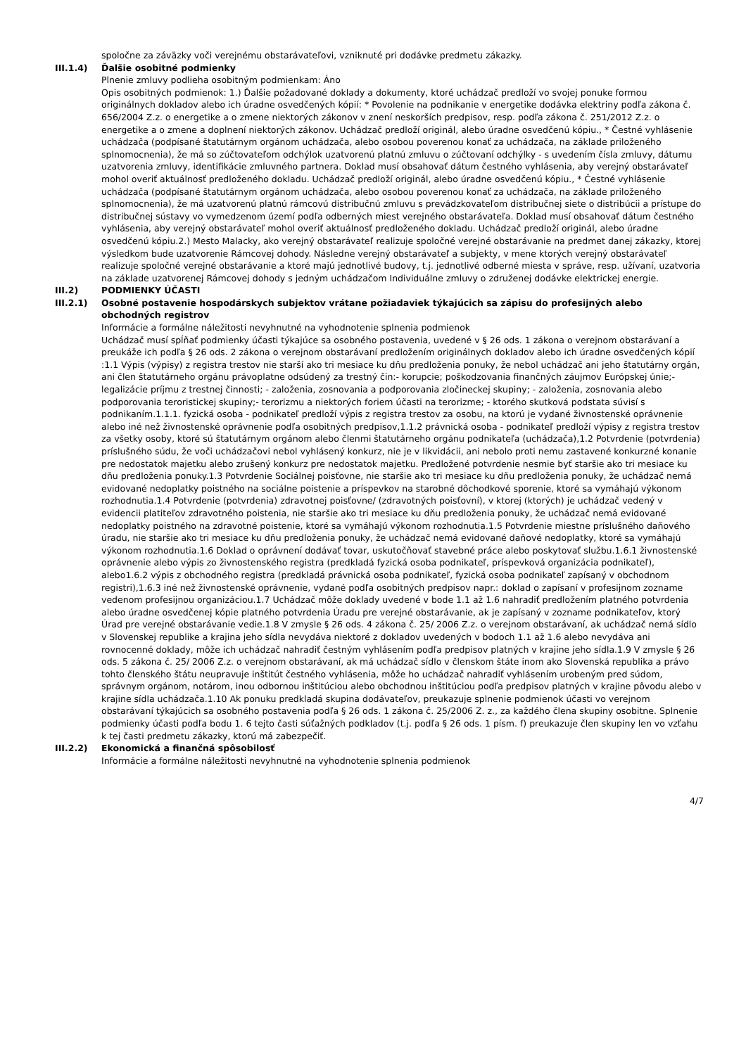spoločne za záväzky voči verejnému obstarávateľovi, vzniknuté pri dodávke predmetu zákazky.
III.1.4) Ďalšie osobitné podmienky
Plnenie zmluvy podlieha osobitným podmienkam: Áno
Opis osobitných podmienok: 1.) Ďalšie požadované doklady a dokumenty, ktoré uchádzač predloží vo svojej ponuke formou originálnych dokladov alebo ich úradne osvedčených kópií: * Povolenie na podnikanie v energetike dodávka elektriny podľa zákona č. 656/2004 Z.z. o energetike a o zmene niektorých zákonov v znení neskorších predpisov, resp. podľa zákona č. 251/2012 Z.z. o energetike a o zmene a doplnení niektorých zákonov. Uchádzač predloží originál, alebo úradne osvedčenú kópiu., * Čestné vyhlásenie uchádzača (podpísané štatutárnym orgánom uchádzača, alebo osobou poverenou konať za uchádzača, na základe priloženého splnomocnenia), že má so zúčtovateľom odchýlok uzatvorenú platnú zmluvu o zúčtovaní odchýlky - s uvedením čísla zmluvy, dátumu uzatvorenia zmluvy, identifikácie zmluvného partnera. Doklad musí obsahovať dátum čestného vyhlásenia, aby verejný obstarávateľ mohol overiť aktuálnosť predloženého dokladu. Uchádzač predloží originál, alebo úradne osvedčenú kópiu., * Čestné vyhlásenie uchádzača (podpísané štatutárnym orgánom uchádzača, alebo osobou poverenou konať za uchádzača, na základe priloženého splnomocnenia), že má uzatvorenú platnú rámcovú distribučnú zmluvu s prevádzkovateľom distribučnej siete o distribúcii a prístupe do distribučnej sústavy vo vymedzenom území podľa odberných miest verejného obstarávateľa. Doklad musí obsahovať dátum čestného vyhlásenia, aby verejný obstarávateľ mohol overiť aktuálnosť predloženého dokladu. Uchádzač predloží originál, alebo úradne osvedčenú kópiu.2.) Mesto Malacky, ako verejný obstarávateľ realizuje spoločné verejné obstarávanie na predmet danej zákazky, ktorej výsledkom bude uzatvorenie Rámcovej dohody. Následne verejný obstarávateľ a subjekty, v mene ktorých verejný obstarávateľ realizuje spoločné verejné obstarávanie a ktoré majú jednotlivé budovy, t.j. jednotlivé odberné miesta v správe, resp. užívaní, uzatvoria na základe uzatvorenej Rámcovej dohody s jedným uchádzačom Individuálne zmluvy o združenej dodávke elektrickej energie.
III.2) PODMIENKY ÚČASTI
III.2.1) Osobné postavenie hospodárskych subjektov vrátane požiadaviek týkajúcich sa zápisu do profesijných alebo obchodných registrov
Informácie a formálne náležitosti nevyhnutné na vyhodnotenie splnenia podmienok
Uchádzač musí spĺňať podmienky účasti týkajúce sa osobného postavenia, uvedené v § 26 ods. 1 zákona o verejnom obstarávaní a preukáže ich podľa § 26 ods. 2 zákona o verejnom obstarávaní predložením originálnych dokladov alebo ich úradne osvedčených kópií :1.1 Výpis (výpisy) z registra trestov nie starší ako tri mesiace ku dňu predloženia ponuky, že nebol uchádzač ani jeho štatutárny orgán, ani člen štatutárneho orgánu právoplatne odsúdený za trestný čin:- korupcie; poškodzovania finančných záujmov Európskej únie;- legalizácie príjmu z trestnej činnosti; - založenia, zosnovania a podporovania zločineckej skupiny; - založenia, zosnovania alebo podporovania teroristickej skupiny;- terorizmu a niektorých foriem účasti na terorizme; - ktorého skutková podstata súvisí s podnikaním.1.1.1. fyzická osoba - podnikateľ predloží výpis z registra trestov za osobu, na ktorú je vydané živnostenské oprávnenie alebo iné než živnostenské oprávnenie podľa osobitných predpisov,1.1.2 právnická osoba - podnikateľ predloží výpisy z registra trestov za všetky osoby, ktoré sú štatutárnym orgánom alebo členmi štatutárneho orgánu podnikateľa (uchádzača),1.2 Potvrdenie (potvrdenia) príslušného súdu, že voči uchádzačovi nebol vyhlásený konkurz, nie je v likvidácii, ani nebolo proti nemu zastavené konkurzné konanie pre nedostatok majetku alebo zrušený konkurz pre nedostatok majetku. Predložené potvrdenie nesmie byť staršie ako tri mesiace ku dňu predloženia ponuky.1.3 Potvrdenie Sociálnej poisťovne, nie staršie ako tri mesiace ku dňu predloženia ponuky, že uchádzač nemá evidované nedoplatky poistného na sociálne poistenie a príspevkov na starobné dôchodkové sporenie, ktoré sa vymáhajú výkonom rozhodnutia.1.4 Potvrdenie (potvrdenia) zdravotnej poisťovne/ (zdravotných poisťovní), v ktorej (ktorých) je uchádzač vedený v evidencii platiteľov zdravotného poistenia, nie staršie ako tri mesiace ku dňu predloženia ponuky, že uchádzač nemá evidované nedoplatky poistného na zdravotné poistenie, ktoré sa vymáhajú výkonom rozhodnutia.1.5 Potvrdenie miestne príslušného daňového úradu, nie staršie ako tri mesiace ku dňu predloženia ponuky, že uchádzač nemá evidované daňové nedoplatky, ktoré sa vymáhajú výkonom rozhodnutia.1.6 Doklad o oprávnení dodávať tovar, uskutočňovať stavebné práce alebo poskytovať službu.1.6.1 živnostenské oprávnenie alebo výpis zo živnostenského registra (predkladá fyzická osoba podnikateľ, príspevková organizácia podnikateľ), alebo1.6.2 výpis z obchodného registra (predkladá právnická osoba podnikateľ, fyzická osoba podnikateľ zapísaný v obchodnom registri),1.6.3 iné než živnostenské oprávnenie, vydané podľa osobitných predpisov napr.: doklad o zapísaní v profesijnom zozname vedenom profesijnou organizáciou.1.7 Uchádzač môže doklady uvedené v bode 1.1 až 1.6 nahradiť predložením platného potvrdenia alebo úradne osvedčenej kópie platného potvrdenia Úradu pre verejné obstarávanie, ak je zapísaný v zozname podnikateľov, ktorý Úrad pre verejné obstarávanie vedie.1.8 V zmysle § 26 ods. 4 zákona č. 25/ 2006 Z.z. o verejnom obstarávaní, ak uchádzač nemá sídlo v Slovenskej republike a krajina jeho sídla nevydáva niektoré z dokladov uvedených v bodoch 1.1 až 1.6 alebo nevydáva ani rovnocenné doklady, môže ich uchádzač nahradiť čestným vyhlásením podľa predpisov platných v krajine jeho sídla.1.9 V zmysle § 26 ods. 5 zákona č. 25/ 2006 Z.z. o verejnom obstarávaní, ak má uchádzač sídlo v členskom štáte inom ako Slovenská republika a právo tohto členského štátu neupravuje inštitút čestného vyhlásenia, môže ho uchádzač nahradiť vyhlásením urobeným pred súdom, správnym orgánom, notárom, inou odbornou inštitúciou alebo obchodnou inštitúciou podľa predpisov platných v krajine pôvodu alebo v krajine sídla uchádzača.1.10 Ak ponuku predkladá skupina dodávateľov, preukazuje splnenie podmienok účasti vo verejnom obstarávaní týkajúcich sa osobného postavenia podľa § 26 ods. 1 zákona č. 25/2006 Z. z., za každého člena skupiny osobitne. Splnenie podmienky účasti podľa bodu 1. 6 tejto časti súťažných podkladov (t.j. podľa § 26 ods. 1 písm. f) preukazuje člen skupiny len vo vzťahu k tej časti predmetu zákazky, ktorú má zabezpečiť.
III.2.2) Ekonomická a finančná spôsobilosť
Informácie a formálne náležitosti nevyhnutné na vyhodnotenie splnenia podmienok
4/7